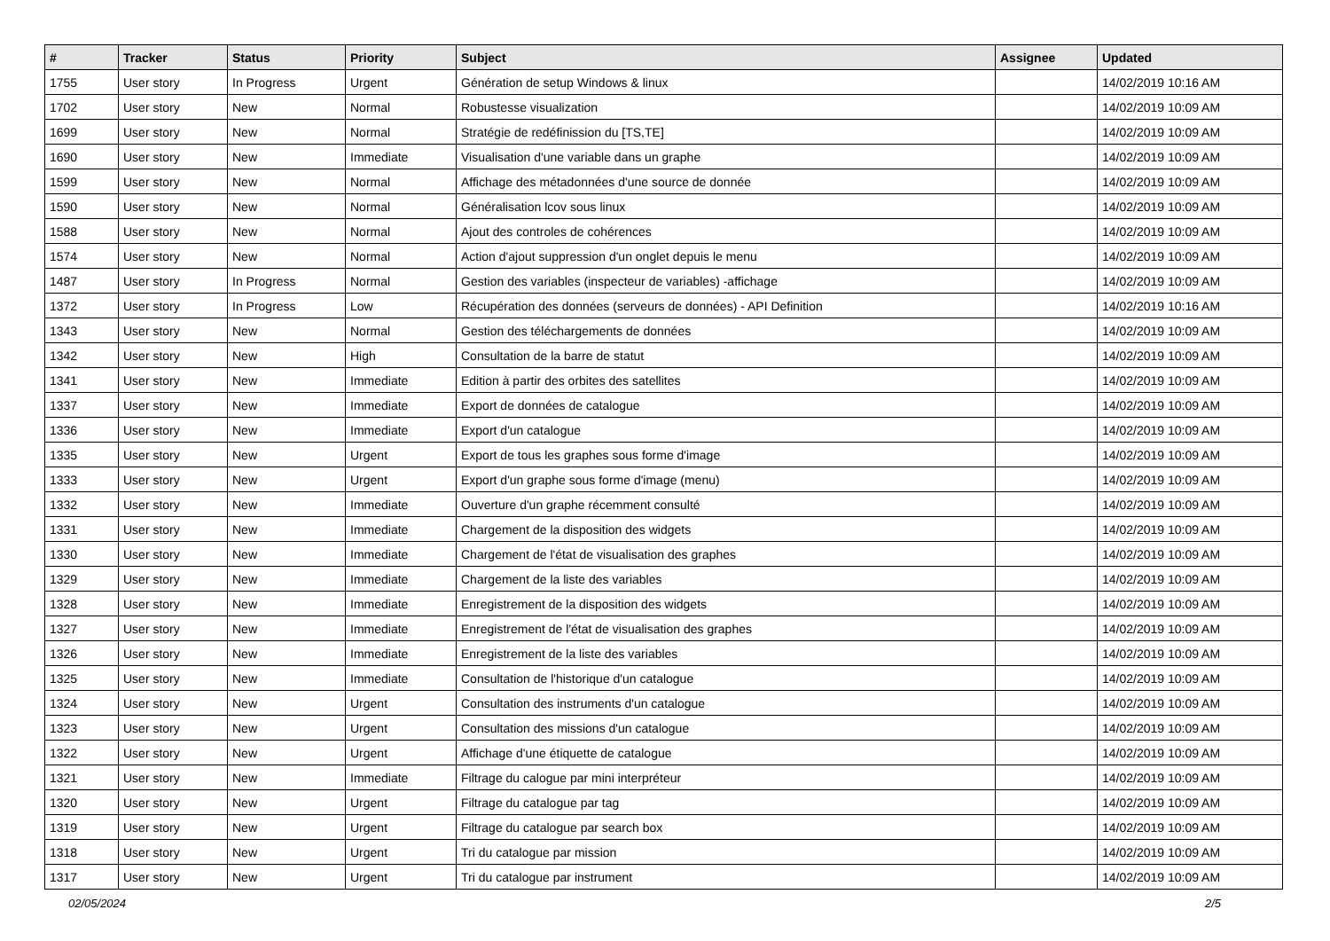| # | Tracker | Status | Priority | Subject | Assignee | Updated |
| --- | --- | --- | --- | --- | --- | --- |
| 1755 | User story | In Progress | Urgent | Génération de setup Windows & linux | | 14/02/2019 10:16 AM |
| 1702 | User story | New | Normal | Robustesse visualization | | 14/02/2019 10:09 AM |
| 1699 | User story | New | Normal | Stratégie de redéfinission du [TS,TE] | | 14/02/2019 10:09 AM |
| 1690 | User story | New | Immediate | Visualisation d'une variable dans un graphe | | 14/02/2019 10:09 AM |
| 1599 | User story | New | Normal | Affichage des métadonnées d'une source de donnée | | 14/02/2019 10:09 AM |
| 1590 | User story | New | Normal | Généralisation lcov sous linux | | 14/02/2019 10:09 AM |
| 1588 | User story | New | Normal | Ajout des controles de cohérences | | 14/02/2019 10:09 AM |
| 1574 | User story | New | Normal | Action d'ajout suppression d'un onglet depuis le menu | | 14/02/2019 10:09 AM |
| 1487 | User story | In Progress | Normal | Gestion des variables (inspecteur de variables) -affichage | | 14/02/2019 10:09 AM |
| 1372 | User story | In Progress | Low | Récupération des données (serveurs de données) - API Definition | | 14/02/2019 10:16 AM |
| 1343 | User story | New | Normal | Gestion des téléchargements de données | | 14/02/2019 10:09 AM |
| 1342 | User story | New | High | Consultation de la barre de statut | | 14/02/2019 10:09 AM |
| 1341 | User story | New | Immediate | Edition à partir des orbites des satellites | | 14/02/2019 10:09 AM |
| 1337 | User story | New | Immediate | Export de données de catalogue | | 14/02/2019 10:09 AM |
| 1336 | User story | New | Immediate | Export d'un catalogue | | 14/02/2019 10:09 AM |
| 1335 | User story | New | Urgent | Export de tous les graphes sous forme d'image | | 14/02/2019 10:09 AM |
| 1333 | User story | New | Urgent | Export d'un graphe sous forme d'image (menu) | | 14/02/2019 10:09 AM |
| 1332 | User story | New | Immediate | Ouverture d'un graphe récemment consulté | | 14/02/2019 10:09 AM |
| 1331 | User story | New | Immediate | Chargement de la disposition des widgets | | 14/02/2019 10:09 AM |
| 1330 | User story | New | Immediate | Chargement de l'état de visualisation des graphes | | 14/02/2019 10:09 AM |
| 1329 | User story | New | Immediate | Chargement de la liste des variables | | 14/02/2019 10:09 AM |
| 1328 | User story | New | Immediate | Enregistrement de la disposition des widgets | | 14/02/2019 10:09 AM |
| 1327 | User story | New | Immediate | Enregistrement de l'état de visualisation des graphes | | 14/02/2019 10:09 AM |
| 1326 | User story | New | Immediate | Enregistrement de la liste des variables | | 14/02/2019 10:09 AM |
| 1325 | User story | New | Immediate | Consultation de l'historique d'un catalogue | | 14/02/2019 10:09 AM |
| 1324 | User story | New | Urgent | Consultation des instruments d'un catalogue | | 14/02/2019 10:09 AM |
| 1323 | User story | New | Urgent | Consultation des missions d'un catalogue | | 14/02/2019 10:09 AM |
| 1322 | User story | New | Urgent | Affichage d'une étiquette de catalogue | | 14/02/2019 10:09 AM |
| 1321 | User story | New | Immediate | Filtrage du calogue par mini interpréteur | | 14/02/2019 10:09 AM |
| 1320 | User story | New | Urgent | Filtrage du catalogue par tag | | 14/02/2019 10:09 AM |
| 1319 | User story | New | Urgent | Filtrage du catalogue par search box | | 14/02/2019 10:09 AM |
| 1318 | User story | New | Urgent | Tri du catalogue par mission | | 14/02/2019 10:09 AM |
| 1317 | User story | New | Urgent | Tri du catalogue par instrument | | 14/02/2019 10:09 AM |
02/05/2024 2/5